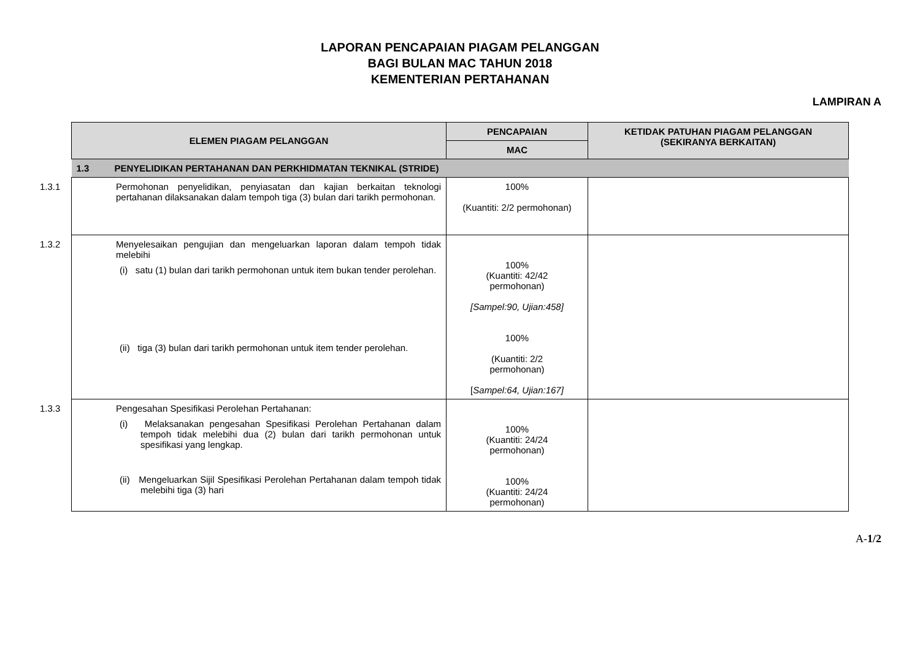LAPORAN PENCAPAIAN PIAGAM PELANGGAN
BAGI BULAN MAC TAHUN 2018
KEMENTERIAN PERTAHANAN
LAMPIRAN A
| ELEMEN PIAGAM PELANGGAN | PENCAPAIAN | KETIDAK PATUHAN PIAGAM PELANGGAN (SEKIRANYA BERKAITAN) |
| --- | --- | --- |
| | MAC | |
| 1.3 PENYELIDIKAN PERTAHANAN DAN PERKHIDMATAN TEKNIKAL (STRIDE) | | |
| 1.3.1 Permohonan penyelidikan, penyiasatan dan kajian berkaitan teknologi pertahanan dilaksanakan dalam tempoh tiga (3) bulan dari tarikh permohonan. | 100% (Kuantiti: 2/2 permohonan) | |
| 1.3.2 Menyelesaikan pengujian dan mengeluarkan laporan dalam tempoh tidak melebihi (i) satu (1) bulan dari tarikh permohonan untuk item bukan tender perolehan. (ii) tiga (3) bulan dari tarikh permohonan untuk item tender perolehan. | 100% (Kuantiti: 42/42 permohonan) [Sampel:90, Ujian:458] 100% (Kuantiti: 2/2 permohonan) [ Sampel:64, Ujian:167] | |
| 1.3.3 Pengesahan Spesifikasi Perolehan Pertahanan: (i) Melaksanakan pengesahan Spesifikasi Perolehan Pertahanan dalam tempoh tidak melebihi dua (2) bulan dari tarikh permohonan untuk spesifikasi yang lengkap. (ii) Mengeluarkan Sijil Spesifikasi Perolehan Pertahanan dalam tempoh tidak melebihi tiga (3) hari | 100% (Kuantiti: 24/24 permohonan) 100% (Kuantiti: 24/24 permohonan) | |
A-1/2